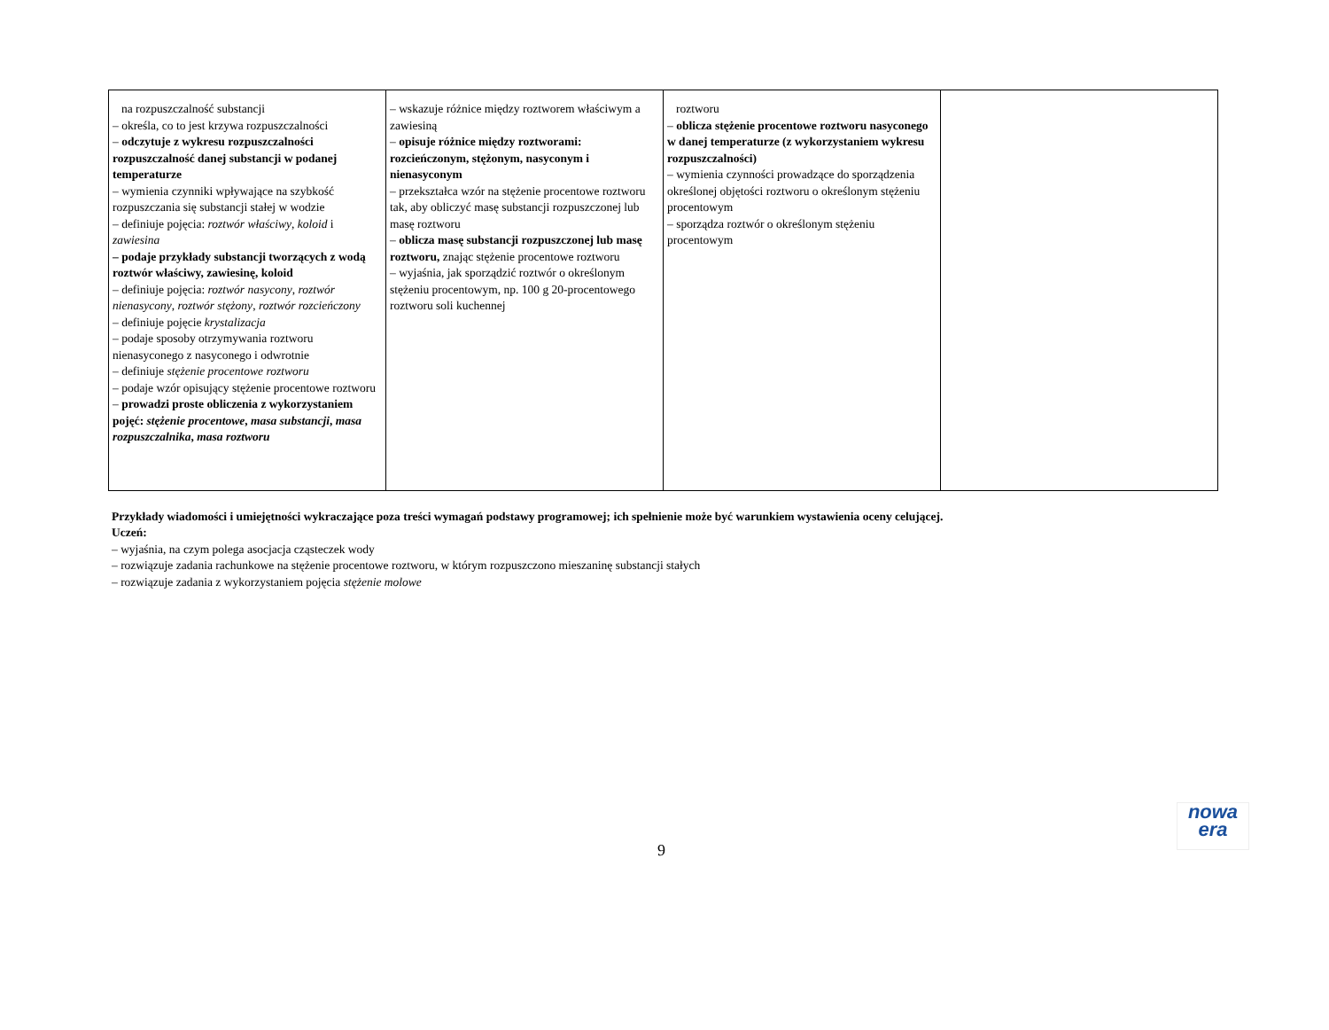| na rozpuszczalność substancji – określa, co to jest krzywa rozpuszczalności – odczytuje z wykresu rozpuszczalności rozpuszczalność danej substancji w podanej temperaturze – wymienia czynniki wpływające na szybkość rozpuszczania się substancji stałej w wodzie – definiuje pojęcia: roztwór właściwy , koloid i zawiesina – podaje przykłady substancji tworzących z wodą roztwór właściwy, zawiesinę, koloid – definiuje pojęcia: roztwór nasycony , roztwór nienasycony , roztwór stężony , roztwór rozcieńczony – definiuje pojęcie krystalizacja – podaje sposoby otrzymywania roztworu nienasyconego z nasyconego i odwrotnie – definiuje stężenie procentowe roztworu – podaje wzór opisujący stężenie procentowe roztworu – prowadzi proste obliczenia z wykorzystaniem pojęć: stężenie procentowe , masa substancji , masa rozpuszczalnika , masa roztworu | – wskazuje różnice między roztworem właściwym a zawiesiną – opisuje różnice między roztworami: rozcieńczonym, stężonym, nasyconym i nienasyconym – przekształca wzór na stężenie procentowe roztworu tak, aby obliczyć masę substancji rozpuszczonej lub masę roztworu – oblicza masę substancji rozpuszczonej lub masę roztworu, znając stężenie procentowe roztworu – wyjaśnia, jak sporządzić roztwór o określonym stężeniu procentowym, np. 100 g 20-procentowego roztworu soli kuchennej | roztworu – oblicza stężenie procentowe roztworu nasyconego w danej temperaturze (z wykorzystaniem wykresu rozpuszczalności) – wymienia czynności prowadzące do sporządzenia określonej objętości roztworu o określonym stężeniu procentowym – sporządza roztwór o określonym stężeniu procentowym | |
Przykłady wiadomości i umiejętności wykraczające poza treści wymagań podstawy programowej; ich spełnienie może być warunkiem wystawienia oceny celującej.
Uczeń:
– wyjaśnia, na czym polega asocjacja cząsteczek wody
– rozwiązuje zadania rachunkowe na stężenie procentowe roztworu, w którym rozpuszczono mieszaninę substancji stałych
– rozwiązuje zadania z wykorzystaniem pojęcia stężenie molowe
9
nowa
era